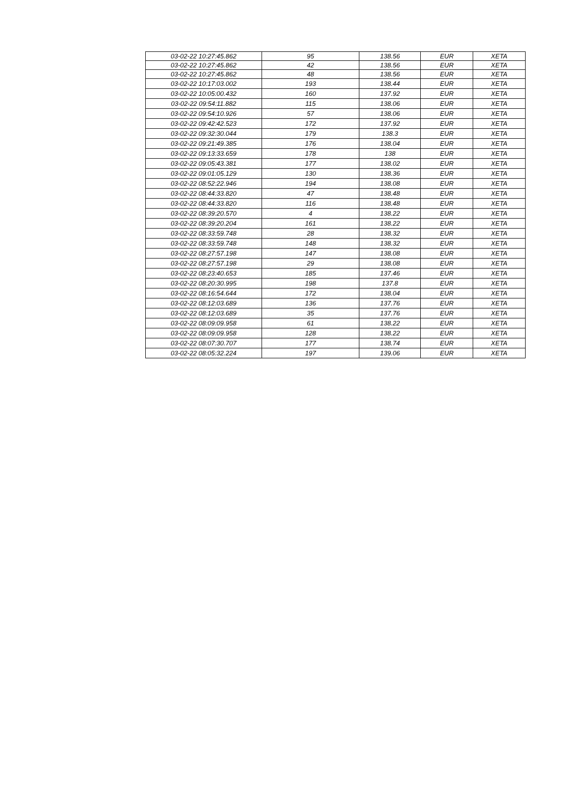| 03-02-22 10:27:45.862 | 95 | 138.56 | EUR | XETA |
| 03-02-22 10:27:45.862 | 42 | 138.56 | EUR | XETA |
| 03-02-22 10:27:45.862 | 48 | 138.56 | EUR | XETA |
| 03-02-22 10:17:03.002 | 193 | 138.44 | EUR | XETA |
| 03-02-22 10:05:00.432 | 160 | 137.92 | EUR | XETA |
| 03-02-22 09:54:11.882 | 115 | 138.06 | EUR | XETA |
| 03-02-22 09:54:10.926 | 57 | 138.06 | EUR | XETA |
| 03-02-22 09:42:42.523 | 172 | 137.92 | EUR | XETA |
| 03-02-22 09:32:30.044 | 179 | 138.3 | EUR | XETA |
| 03-02-22 09:21:49.385 | 176 | 138.04 | EUR | XETA |
| 03-02-22 09:13:33.659 | 178 | 138 | EUR | XETA |
| 03-02-22 09:05:43.381 | 177 | 138.02 | EUR | XETA |
| 03-02-22 09:01:05.129 | 130 | 138.36 | EUR | XETA |
| 03-02-22 08:52:22.946 | 194 | 138.08 | EUR | XETA |
| 03-02-22 08:44:33.820 | 47 | 138.48 | EUR | XETA |
| 03-02-22 08:44:33.820 | 116 | 138.48 | EUR | XETA |
| 03-02-22 08:39:20.570 | 4 | 138.22 | EUR | XETA |
| 03-02-22 08:39:20.204 | 161 | 138.22 | EUR | XETA |
| 03-02-22 08:33:59.748 | 28 | 138.32 | EUR | XETA |
| 03-02-22 08:33:59.748 | 148 | 138.32 | EUR | XETA |
| 03-02-22 08:27:57.198 | 147 | 138.08 | EUR | XETA |
| 03-02-22 08:27:57.198 | 29 | 138.08 | EUR | XETA |
| 03-02-22 08:23:40.653 | 185 | 137.46 | EUR | XETA |
| 03-02-22 08:20:30.995 | 198 | 137.8 | EUR | XETA |
| 03-02-22 08:16:54.644 | 172 | 138.04 | EUR | XETA |
| 03-02-22 08:12:03.689 | 136 | 137.76 | EUR | XETA |
| 03-02-22 08:12:03.689 | 35 | 137.76 | EUR | XETA |
| 03-02-22 08:09:09.958 | 61 | 138.22 | EUR | XETA |
| 03-02-22 08:09:09.958 | 128 | 138.22 | EUR | XETA |
| 03-02-22 08:07:30.707 | 177 | 138.74 | EUR | XETA |
| 03-02-22 08:05:32.224 | 197 | 139.06 | EUR | XETA |